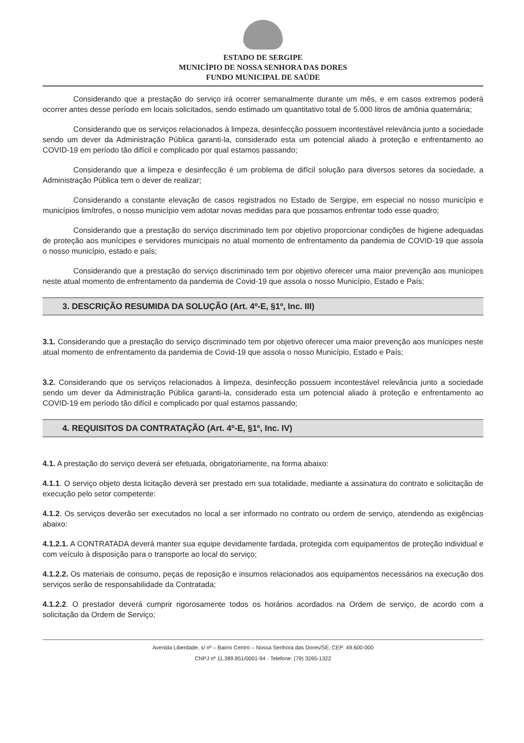ESTADO DE SERGIPE
MUNICÍPIO DE NOSSA SENHORA DAS DORES
FUNDO MUNICIPAL DE SAÚDE
Considerando que a prestação do serviço irá ocorrer semanalmente durante um mês, e em casos extremos poderá ocorrer antes desse período em locais solicitados, sendo estimado um quantitativo total de 5.000 litros de amônia quaternária;
Considerando que os serviços relacionados à limpeza, desinfecção possuem incontestável relevância junto a sociedade sendo um dever da Administração Pública garanti-la, considerado esta um potencial aliado à proteção e enfrentamento ao COVID-19 em período tão difícil e complicado por qual estamos passando;
Considerando que a limpeza e desinfecção é um problema de difícil solução para diversos setores da sociedade, a Administração Pública tem o dever de realizar;
Considerando a constante elevação de casos registrados no Estado de Sergipe, em especial no nosso município e municípios limítrofes, o nosso município vem adotar novas medidas para que possamos enfrentar todo esse quadro;
Considerando que a prestação do serviço discriminado tem por objetivo proporcionar condições de higiene adequadas de proteção aos munícipes e servidores municipais no atual momento de enfrentamento da pandemia de COVID-19 que assola o nosso município, estado e país;
Considerando que a prestação do serviço discriminado tem por objetivo oferecer uma maior prevenção aos munícipes neste atual momento de enfrentamento da pandemia de Covid-19 que assola o nosso Município, Estado e País;
3. DESCRIÇÃO RESUMIDA DA SOLUÇÃO (Art. 4º-E, §1º, Inc. III)
3.1. Considerando que a prestação do serviço discriminado tem por objetivo oferecer uma maior prevenção aos munícipes neste atual momento de enfrentamento da pandemia de Covid-19 que assola o nosso Município, Estado e País;
3.2. Considerando que os serviços relacionados à limpeza, desinfecção possuem incontestável relevância junto a sociedade sendo um dever da Administração Pública garanti-la, considerado esta um potencial aliado à proteção e enfrentamento ao COVID-19 em período tão difícil e complicado por qual estamos passando;
4. REQUISITOS DA CONTRATAÇÃO (Art. 4º-E, §1º, Inc. IV)
4.1. A prestação do serviço deverá ser efetuada, obrigatoriamente, na forma abaixo:
4.1.1. O serviço objeto desta licitação deverá ser prestado em sua totalidade, mediante a assinatura do contrato e solicitação de execução pelo setor competente:
4.1.2. Os serviços deverão ser executados no local a ser informado no contrato ou ordem de serviço, atendendo as exigências abaixo:
4.1.2.1. A CONTRATADA deverá manter sua equipe devidamente fardada, protegida com equipamentos de proteção individual e com veículo à disposição para o transporte ao local do serviço;
4.1.2.2. Os materiais de consumo, peças de reposição e insumos relacionados aos equipamentos necessários na execução dos serviços serão de responsabilidade da Contratada;
4.1.2.2. O prestador deverá cumprir rigorosamente todos os horários acordados na Ordem de serviço, de acordo com a solicitação da Ordem de Serviço;
Avenida Liberdade, s/ nº – Bairro Centro – Nossa Senhora das Dores/SE, CEP: 49.600-000
CNPJ nº 11.389.851/0001-94 - Telefone: (79) 3265-1322